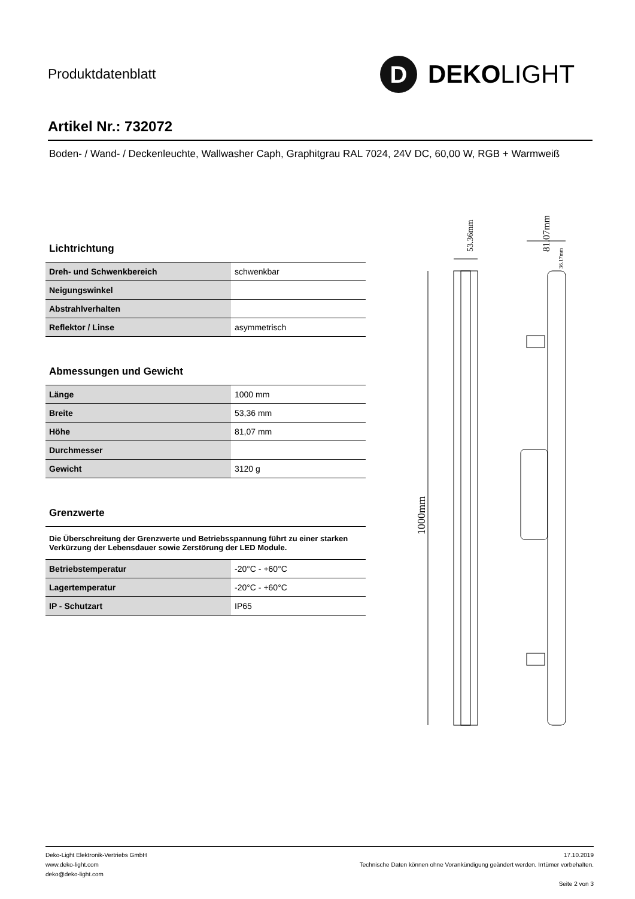Produktdatenblatt
D
DEKO LIGHT
Artikel Nr.: 732072
Boden- / Wand- / Deckenleuchte, Wallwasher Caph, Graphitgrau RAL 7024, 24V DC, 60,00 W, RGB + Warmweiß
Lichtrichtung
| Dreh- und Schwenkbereich | schwenkbar |
| Neigungswinkel | |
| Abstrahlverhalten | |
| Reflektor / Linse | asymmetrisch |
Abmessungen und Gewicht
| Länge | 1000 mm |
| Breite | 53,36 mm |
| Höhe | 81,07 mm |
| Durchmesser | |
| Gewicht | 3120 g |
Grenzwerte
Die Überschreitung der Grenzwerte und Betriebsspannung führt zu einer starken Verkürzung der Lebensdauer sowie Zerstörung der LED Module.
| Betriebstemperatur | -20°C - +60°C |
| Lagertemperatur | -20°C - +60°C |
| IP - Schutzart | IP65 |
1000mm
53.36mm
81.07mm
36.17mm
Deko-Light Elektronik-Vertriebs GmbH
www.deko-light.com
deko@deko-light.com
17.10.2019
Technische Daten können ohne Vorankündigung geändert werden. Irrtümer vorbehalten.
Seite 2 von 3